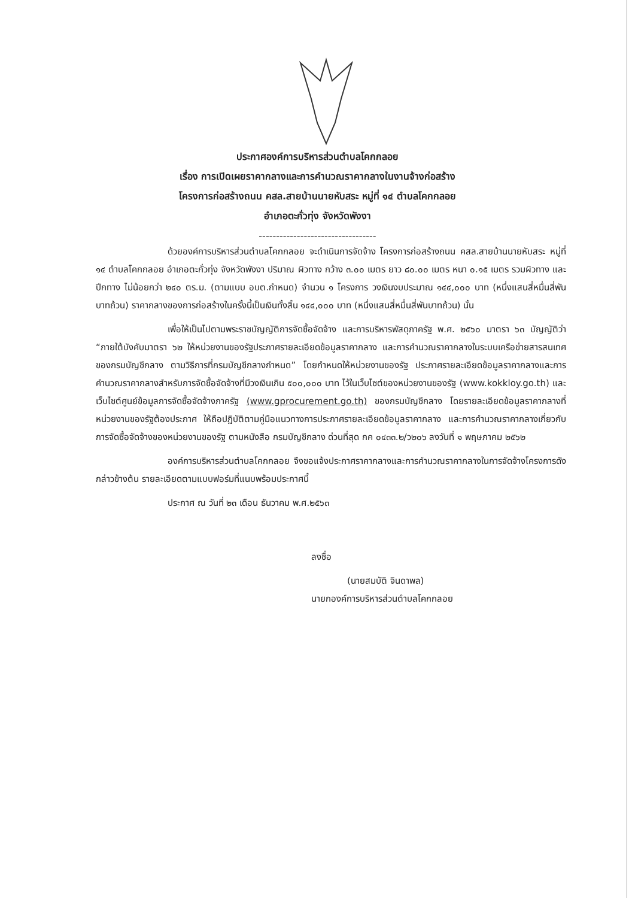ประกาศองค์การบริหารส่วนตำบลโคกกลอย
เรื่อง การเปิดเผยราคากลางและการคำนวณราคากลางในงานจ้างก่อสร้าง
โครงการก่อสร้างถนน คสล.สายบ้านนายหับสระ หมู่ที่ ๑๔ ตำบลโคกกลอย
อำเภอตะกั่วทุ่ง จังหวัดพังงา
----------------------------------
ด้วยองค์การบริหารส่วนตำบลโคกกลอย จะดำเนินการจัดจ้าง โครงการก่อสร้างถนน คสล.สายบ้านนายหับสระ หมู่ที่ ๑๔ ตำบลโคกกลอย อำเภอตะกั่วทุ่ง จังหวัดพังงา ปริมาณ ผิวทาง กว้าง ๓.๐๐ เมตร ยาว ๘๐.๐๐ เมตร หนา ๐.๑๕ เมตร รวมผิวทาง และปีกทาง ไม่น้อยกว่า ๒๔๐ ตร.ม. (ตามแบบ อบต.กำหนด) จำนวน ๑ โครงการ วงเงินงบประมาณ ๑๔๔,๐๐๐ บาท (หนึ่งแสนสี่หมื่นสี่พันบาทถ้วน) ราคากลางของการก่อสร้างในครั้งนี้เป็นเงินทั้งสิ้น ๑๔๔,๐๐๐ บาท (หนึ่งแสนสี่หมื่นสี่พันบาทถ้วน) นั้น
เพื่อให้เป็นไปตามพระราชบัญญัติการจัดซื้อจัดจ้าง และการบริหารพัสดุภาครัฐ พ.ศ. ๒๕๖๐ มาตรา ๖๓ บัญญัติว่า “ภายใต้บังคับมาตรา ๖๒ ให้หน่วยงานของรัฐประกาศรายละเอียดข้อมูลราคากลาง และการคำนวณราคากลางในระบบเครือข่ายสารสนเทศของกรมบัญชีกลาง ตามวิธีการที่กรมบัญชีกลางกำหนด” โดยกำหนดให้หน่วยงานของรัฐ ประกาศรายละเอียดข้อมูลราคากลางและการคำนวณราคากลางสำหรับการจัดซื้อจัดจ้างที่มีวงเงินเกิน ๕๐๐,๐๐๐ บาท ไว้ในเว็บไซต์ของหน่วยงานของรัฐ (www.kokkloy.go.th) และเว็บไซต์ศูนย์ข้อมูลการจัดซื้อจัดจ้างภาครัฐ (www.gprocurement.go.th) ของกรมบัญชีกลาง โดยรายละเอียดข้อมูลราคากลางที่หน่วยงานของรัฐต้องประกาศ ให้ถือปฏิบัติตามคู่มือแนวทางการประกาศรายละเอียดข้อมูลราคากลาง และการคำนวณราคากลางเกี่ยวกับการจัดซื้อจัดจ้างของหน่วยงานของรัฐ ตามหนังสือ กรมบัญชีกลาง ด่วนที่สุด กค ๐๔๓๓.๒/ว๒๐๖ ลงวันที่ ๑ พฤษภาคม ๒๕๖๒
องค์การบริหารส่วนตำบลโคกกลอย จึงขอแจ้งประกาศราคากลางและการคำนวณราคากลางในการจัดจ้างโครงการดังกล่าวข้างต้น รายละเอียดตามแบบฟอร์มที่แนบพร้อมประกาศนี้
ประกาศ ณ วันที่ ๒๓ เดือน ธันวาคม พ.ศ.๒๕๖๓
ลงชื่อ
(นายสมบัติ จินดาพล)
นายกองค์การบริหารส่วนตำบลโคกกลอย